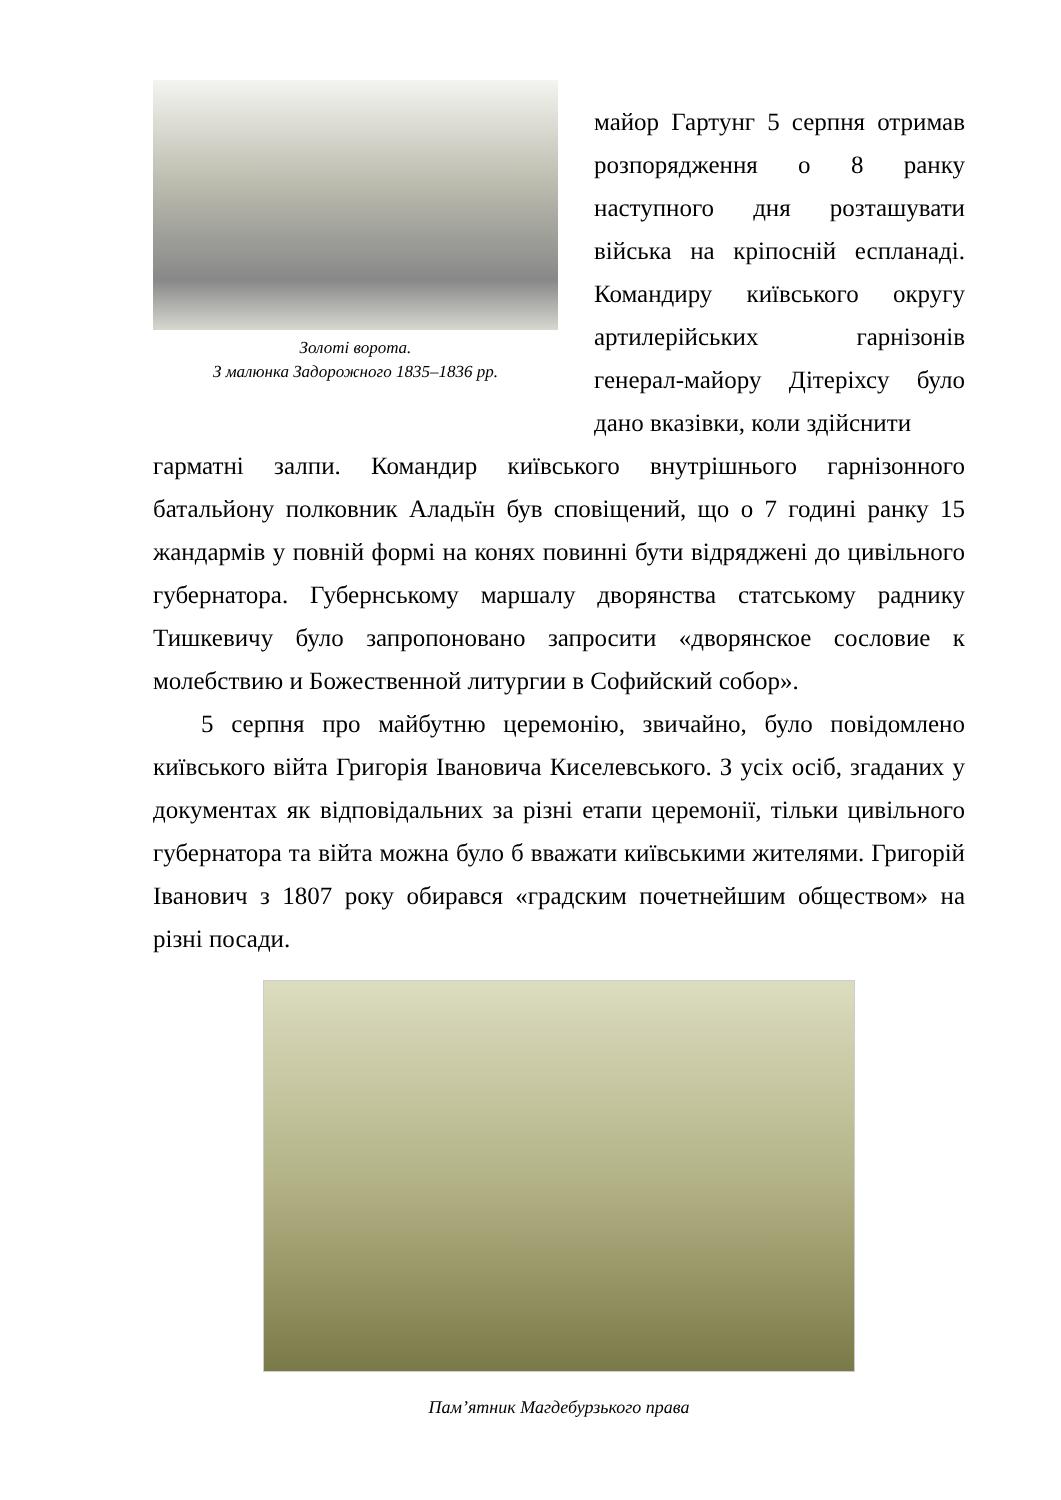Золоті ворота.
З малюнка Задорожного 1835–1836 рр.
майор Гартунг 5 серпня отримав розпорядження о 8 ранку наступного дня розташувати війська на кріпосній еспланаді. Командиру київського округу артилерійських гарнізонів генерал-майору Дітеріхсу було дано вказівки, коли здійснити
гарматні залпи. Командир київського внутрішнього гарнізонного батальйону полковник Аладьїн був сповіщений, що о 7 годині ранку 15 жандармів у повній формі на конях повинні бути відряджені до цивільного губернатора. Губернському маршалу дворянства статському раднику Тишкевичу було запропоновано запросити «дворянское сословие к молебствию и Божественной литургии в Софийский собор».
5 серпня про майбутню церемонію, звичайно, було повідомлено київського війта Григорія Івановича Киселевського. З усіх осіб, згаданих у документах як відповідальних за різні етапи церемонії, тільки цивільного губернатора та війта можна було б вважати київськими жителями. Григорій Іванович з 1807 року обирався «градским почетнейшим обществом» на різні посади.
Пам’ятник Магдебурзького права